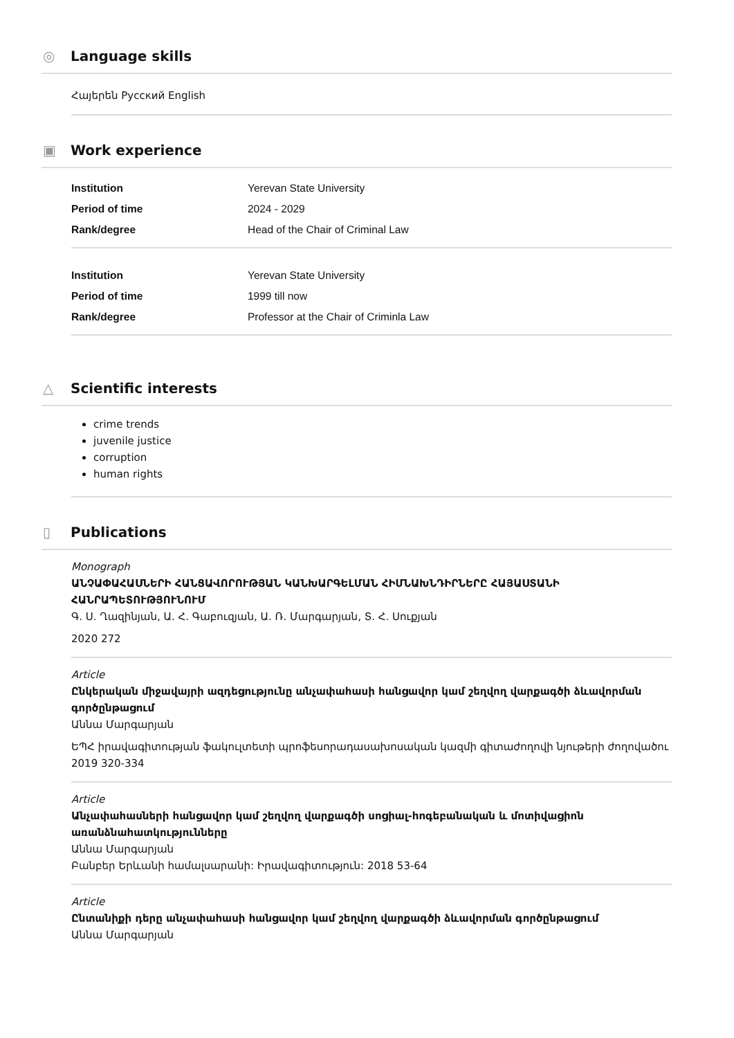◎ Language skills
Հայերեն Русский English
▣ Work experience
| Institution | Yerevan State University |
| Period of time | 2024 - 2029 |
| Rank/degree | Head of the Chair of Criminal Law |
| Institution | Yerevan State University |
| Period of time | 1999 till now |
| Rank/degree | Professor at the Chair of Criminla Law |
△ Scientific interests
crime trends
juvenile justice
corruption
human rights
▯ Publications
Monograph
ԱՆՉԱՓԱՀԱՍՆԵՐԻ ՀԱՆՑԱՎՈՐՈՒԹՅԱՆ ԿԱՆԽԱՐԳԵԼՄԱՆ ՀԻՄՆԱԽՆԴԻՐՆԵՐԸ ՀԱՅԱՍՏԱՆԻ ՀԱՆՐԱՊԵՏՈՒԹՅՈՒՆՈՒՄ
Գ. Ս. Ղազինյան, Ա. Հ. Գաբուզյան, Ա. Ռ. Մարգարյան, Տ. Հ. Սուքյան
2020 272
Article
Ընկերական միջավայրի ազդեցությունը անչափահասի հանցավոր կամ շեղվող վարքագծի ձևավորման գործընթացում
Աննա Մարգարյան
ԵՊՀ իրավագիտության ֆակուլտետի պրոֆեսորադասախոսական կազմի գիտաժողովի նյութերի ժողովածու
2019 320-334
Article
Անչափահասների հանցավոր կամ շեղվող վարքագծի սոցիալ-հոգեբանական և մոտիվացիոն առանձնահատկությունները
Աննա Մարգարյան
Բանբեր Երևանի համալսարանի: Իրավագիտություն: 2018 53-64
Article
Ընտանիքի դերը անչափահասի հանցավոր կամ շեղվող վարքագծի ձևավորման գործընթացում
Աննա Մարգարյան